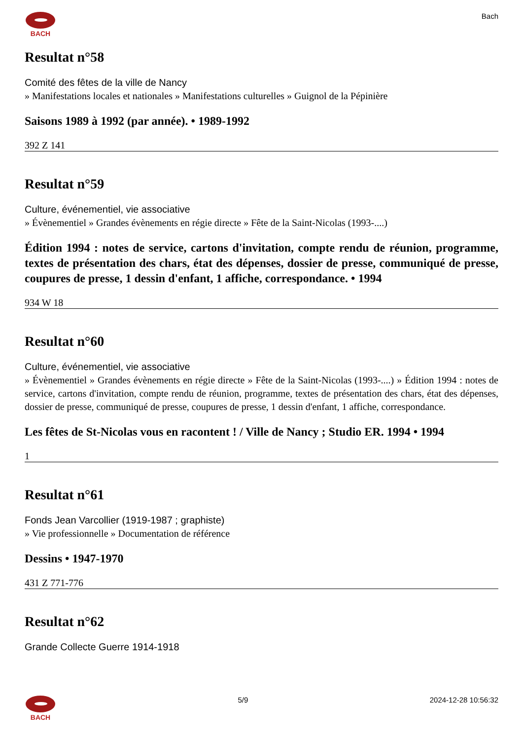BACH Bach
Resultat n°58
Comité des fêtes de la ville de Nancy
» Manifestations locales et nationales » Manifestations culturelles » Guignol de la Pépinière
Saisons 1989 à 1992 (par année). • 1989-1992
392 Z 141
Resultat n°59
Culture, événementiel, vie associative
» Évènementiel » Grandes évènements en régie directe » Fête de la Saint-Nicolas (1993-....)
Édition 1994 : notes de service, cartons d'invitation, compte rendu de réunion, programme, textes de présentation des chars, état des dépenses, dossier de presse, communiqué de presse, coupures de presse, 1 dessin d'enfant, 1 affiche, correspondance. • 1994
934 W 18
Resultat n°60
Culture, événementiel, vie associative
» Évènementiel » Grandes évènements en régie directe » Fête de la Saint-Nicolas (1993-....) » Édition 1994 : notes de service, cartons d'invitation, compte rendu de réunion, programme, textes de présentation des chars, état des dépenses, dossier de presse, communiqué de presse, coupures de presse, 1 dessin d'enfant, 1 affiche, correspondance.
Les fêtes de St-Nicolas vous en racontent ! / Ville de Nancy ; Studio ER. 1994 • 1994
1
Resultat n°61
Fonds Jean Varcollier (1919-1987 ; graphiste)
» Vie professionnelle » Documentation de référence
Dessins • 1947-1970
431 Z 771-776
Resultat n°62
Grande Collecte Guerre 1914-1918
BACH 5/9 2024-12-28 10:56:32